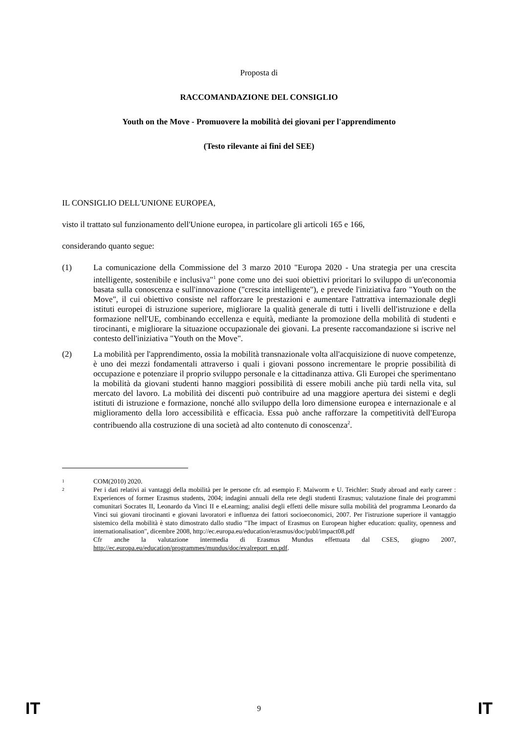Proposta di
RACCOMANDAZIONE DEL CONSIGLIO
Youth on the Move - Promuovere la mobilità dei giovani per l'apprendimento
(Testo rilevante ai fini del SEE)
IL CONSIGLIO DELL'UNIONE EUROPEA,
visto il trattato sul funzionamento dell'Unione europea, in particolare gli articoli 165 e 166,
considerando quanto segue:
(1) La comunicazione della Commissione del 3 marzo 2010 "Europa 2020 - Una strategia per una crescita intelligente, sostenibile e inclusiva"<sup>1</sup> pone come uno dei suoi obiettivi prioritari lo sviluppo di un'economia basata sulla conoscenza e sull'innovazione ("crescita intelligente"), e prevede l'iniziativa faro "Youth on the Move", il cui obiettivo consiste nel rafforzare le prestazioni e aumentare l'attrattiva internazionale degli istituti europei di istruzione superiore, migliorare la qualità generale di tutti i livelli dell'istruzione e della formazione nell'UE, combinando eccellenza e equità, mediante la promozione della mobilità di studenti e tirocinanti, e migliorare la situazione occupazionale dei giovani. La presente raccomandazione si iscrive nel contesto dell'iniziativa "Youth on the Move".
(2) La mobilità per l'apprendimento, ossia la mobilità transnazionale volta all'acquisizione di nuove competenze, è uno dei mezzi fondamentali attraverso i quali i giovani possono incrementare le proprie possibilità di occupazione e potenziare il proprio sviluppo personale e la cittadinanza attiva. Gli Europei che sperimentano la mobilità da giovani studenti hanno maggiori possibilità di essere mobili anche più tardi nella vita, sul mercato del lavoro. La mobilità dei discenti può contribuire ad una maggiore apertura dei sistemi e degli istituti di istruzione e formazione, nonché allo sviluppo della loro dimensione europea e internazionale e al miglioramento della loro accessibilità e efficacia. Essa può anche rafforzare la competitività dell'Europa contribuendo alla costruzione di una società ad alto contenuto di conoscenza<sup>2</sup>.
1 COM(2010) 2020.
2 Per i dati relativi ai vantaggi della mobilità per le persone cfr. ad esempio F. Maiworm e U. Teichler: Study abroad and early career : Experiences of former Erasmus students, 2004; indagini annuali della rete degli studenti Erasmus; valutazione finale dei programmi comunitari Socrates II, Leonardo da Vinci II e eLearning; analisi degli effetti delle misure sulla mobilità del programma Leonardo da Vinci sui giovani tirocinanti e giovani lavoratori e influenza dei fattori socioeconomici, 2007. Per l'istruzione superiore il vantaggio sistemico della mobilità è stato dimostrato dallo studio "The impact of Erasmus on European higher education: quality, openness and internationalisation", dicembre 2008, http://ec.europa.eu/education/erasmus/doc/publ/impact08.pdf
Cfr anche la valutazione intermedia di Erasmus Mundus effettuata dal CSES, giugno 2007, http://ec.europa.eu/education/programmes/mundus/doc/evalreport_en.pdf.
IT 9 IT